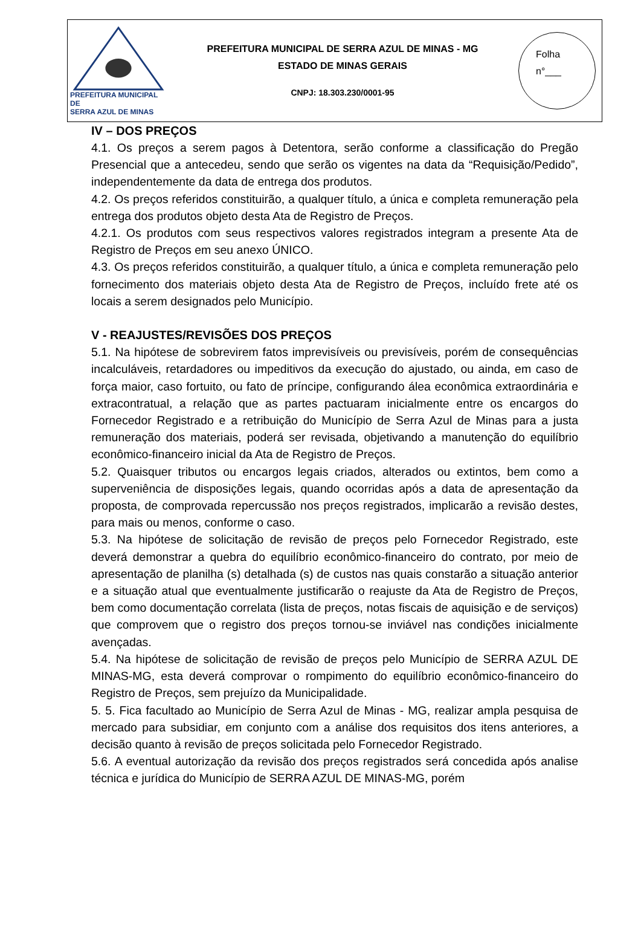PREFEITURA MUNICIPAL DE
SERRA AZUL DE MINAS
PREFEITURA MUNICIPAL DE SERRA AZUL DE MINAS - MG
ESTADO DE MINAS GERAIS
CNPJ: 18.303.230/0001-95
Folha
n°___
IV – DOS PREÇOS
4.1. Os preços a serem pagos à Detentora, serão conforme a classificação do Pregão Presencial que a antecedeu, sendo que serão os vigentes na data da “Requisição/Pedido”, independentemente da data de entrega dos produtos.
4.2. Os preços referidos constituirão, a qualquer título, a única e completa remuneração pela entrega dos produtos objeto desta Ata de Registro de Preços.
4.2.1. Os produtos com seus respectivos valores registrados integram a presente Ata de Registro de Preços em seu anexo ÚNICO.
4.3. Os preços referidos constituirão, a qualquer título, a única e completa remuneração pelo fornecimento dos materiais objeto desta Ata de Registro de Preços, incluído frete até os locais a serem designados pelo Município.
V - REAJUSTES/REVISÕES DOS PREÇOS
5.1. Na hipótese de sobrevirem fatos imprevisíveis ou previsíveis, porém de consequências incalculáveis, retardadores ou impeditivos da execução do ajustado, ou ainda, em caso de força maior, caso fortuito, ou fato de príncipe, configurando álea econômica extraordinária e extracontratual, a relação que as partes pactuaram inicialmente entre os encargos do Fornecedor Registrado e a retribuição do Município de Serra Azul de Minas para a justa remuneração dos materiais, poderá ser revisada, objetivando a manutenção do equilíbrio econômico-financeiro inicial da Ata de Registro de Preços.
5.2. Quaisquer tributos ou encargos legais criados, alterados ou extintos, bem como a superveniência de disposições legais, quando ocorridas após a data de apresentação da proposta, de comprovada repercussão nos preços registrados, implicarão a revisão destes, para mais ou menos, conforme o caso.
5.3. Na hipótese de solicitação de revisão de preços pelo Fornecedor Registrado, este deverá demonstrar a quebra do equilíbrio econômico-financeiro do contrato, por meio de apresentação de planilha (s) detalhada (s) de custos nas quais constarão a situação anterior e a situação atual que eventualmente justificarão o reajuste da Ata de Registro de Preços, bem como documentação correlata (lista de preços, notas fiscais de aquisição e de serviços) que comprovem que o registro dos preços tornou-se inviável nas condições inicialmente avençadas.
5.4. Na hipótese de solicitação de revisão de preços pelo Município de SERRA AZUL DE MINAS-MG, esta deverá comprovar o rompimento do equilíbrio econômico-financeiro do Registro de Preços, sem prejuízo da Municipalidade.
5. 5. Fica facultado ao Município de Serra Azul de Minas - MG, realizar ampla pesquisa de mercado para subsidiar, em conjunto com a análise dos requisitos dos itens anteriores, a decisão quanto à revisão de preços solicitada pelo Fornecedor Registrado.
5.6. A eventual autorização da revisão dos preços registrados será concedida após analise técnica e jurídica do Município de SERRA AZUL DE MINAS-MG, porém